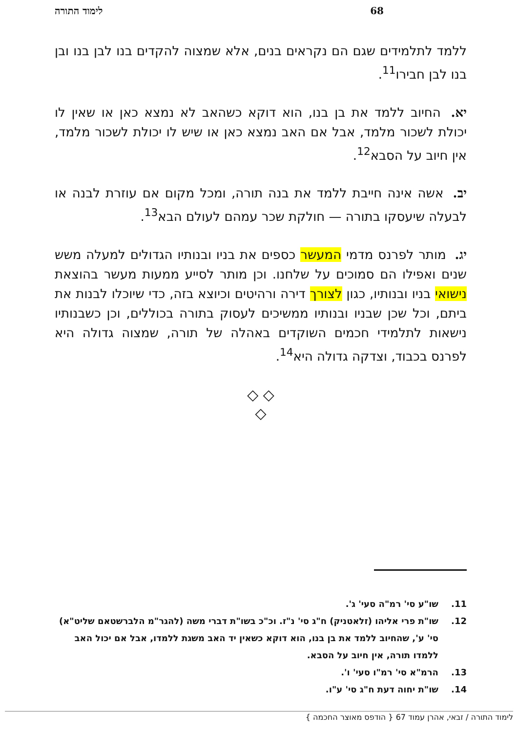68 לימוד התורה
ללמד לתלמידים שגם הם נקראים בנים, אלא שמצוה להקדים בנו לבן בנו ובן בנו לבן חבירו<sup>11</sup>.
יא. החיוב ללמד את בן בנו, הוא דוקא כשהאב לא נמצא כאן או שאין לו יכולת לשכור מלמד, אבל אם האב נמצא כאן או שיש לו יכולת לשכור מלמד, אין חיוב על הסבא<sup>12</sup>.
יב. אשה אינה חייבת ללמד את בנה תורה, ומכל מקום אם עוזרת לבנה או לבעלה שיעסקו בתורה — חולקת שכר עמהם לעולם הבא<sup>13</sup>.
יג. מותר לפרנס מדמי המעשר כספים את בניו ובנותיו הגדולים למעלה משש שנים ואפילו הם סמוכים על שלחנו. וכן מותר לסייע ממעות מעשר בהוצאת נישואי בניו ובנותיו, כגון לצורך דירה ורהיטים וכיוצא בזה, כדי שיוכלו לבנות את ביתם, וכל שכן שבניו ובנותיו ממשיכים לעסוק בתורה בכוללים, וכן כשבנותיו נישאות לתלמידי חכמים השוקדים באהלה של תורה, שמצוה גדולה היא לפרנס בכבוד, וצדקה גדולה היא<sup>14</sup>.
◇ ◇
◇
11. שו"ע סי' רמ"ה סעי' ג'.
12. שו"ת פרי אליהו (זלאטניק) ח"ג סי' נ"ז. וכ"כ בשו"ת דברי משה (להגר"מ הלברשטאם שליט"א) סי' ע', שהחיוב ללמד את בן בנו, הוא דוקא כשאין יד האב משגת ללמדו, אבל אם יכול האב ללמדו תורה, אין חיוב על הסבא.
13. הרמ"א סי' רמ"ו סעי' ו'.
14. שו"ת יחוה דעת ח"ג סי' ע"ו.
לימוד התורה / זבאי, אהרן עמוד 67 { הודפס מאוצר החכמה }